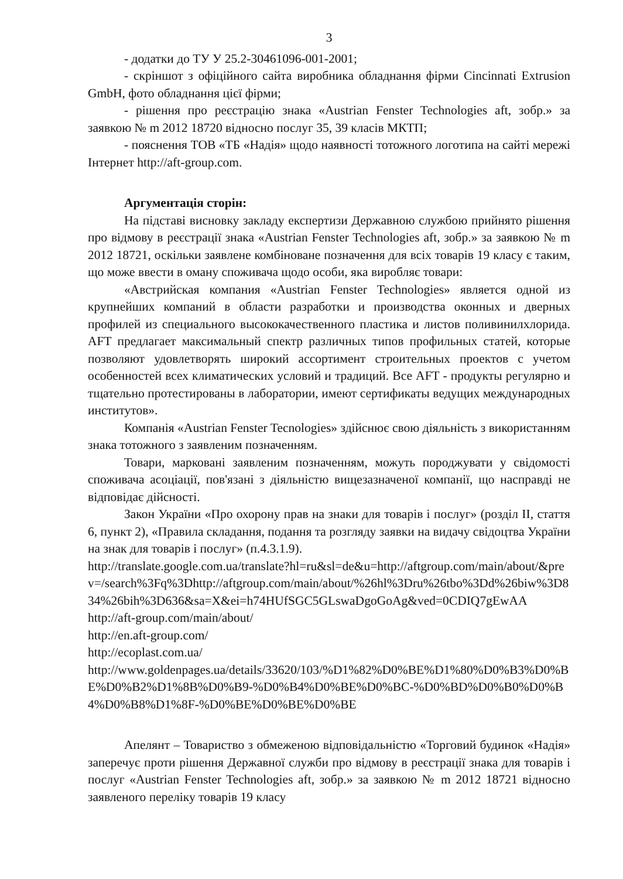3
- додатки до ТУ У 25.2-30461096-001-2001;
- скріншот з офіційного сайта виробника обладнання фірми Cincinnati Extrusion GmbH, фото обладнання цієї фірми;
- рішення про реєстрацію знака «Austrian Fenster Technologies aft, зобр.» за заявкою № m 2012 18720 відносно послуг 35, 39 класів МКТП;
- пояснення ТОВ «ТБ «Надія» щодо наявності тотожного логотипа на сайті мережі Інтернет http://aft-group.com.
Аргументація сторін:
На підставі висновку закладу експертизи Державною службою прийнято рішення про відмову в реєстрації знака «Austrian Fenster Technologies aft, зобр.» за заявкою № m 2012 18721, оскільки заявлене комбіноване позначення для всіх товарів 19 класу є таким, що може ввести в оману споживача щодо особи, яка виробляє товари:
«Австрийская компания «Austrian Fenster Technologies» является одной из крупнейших компаний в области разработки и производства оконных и дверных профилей из специального высококачественного пластика и листов поливинилхлорида. AFT предлагает максимальный спектр различных типов профильных статей, которые позволяют удовлетворять широкий ассортимент строительных проектов с учетом особенностей всех климатических условий и традиций. Все AFT - продукты регулярно и тщательно протестированы в лаборатории, имеют сертификаты ведущих международных институтов».
Компанія «Austrian Fenster Tecnologies» здійснює свою діяльність з використанням знака тотожного з заявленим позначенням.
Товари, марковані заявленим позначенням, можуть породжувати у свідомості споживача асоціації, пов'язані з діяльністю вищезазначеної компанії, що насправді не відповідає дійсності.
Закон України «Про охорону прав на знаки для товарів і послуг» (розділ II, стаття 6, пункт 2), «Правила складання, подання та розгляду заявки на видачу свідоцтва України на знак для товарів і послуг» (п.4.3.1.9).
http://translate.google.com.ua/translate?hl=ru&sl=de&u=http://aftgroup.com/main/about/&prev=/search%3Fq%3Dhttp://aftgroup.com/main/about/%26hl%3Dru%26tbo%3Dd%26biw%3D834%26bih%3D636&sa=X&ei=h74HUfSGC5GLswaDgoGoAg&ved=0CDIQ7gEwAA
http://aft-group.com/main/about/
http://en.aft-group.com/
http://ecoplast.com.ua/
http://www.goldenpages.ua/details/33620/103/%D1%82%D0%BE%D1%80%D0%B3%D0%BE%D0%B2%D1%8B%D0%B9-%D0%B4%D0%BE%D0%BC-%D0%BD%D0%B0%D0%B4%D0%B8%D1%8F-%D0%BE%D0%BE%D0%BE
Апелянт – Товариство з обмеженою відповідальністю «Торговий будинок «Надія» заперечує проти рішення Державної служби про відмову в реєстрації знака для товарів і послуг «Austrian Fenster Technologies aft, зобр.» за заявкою № m 2012 18721 відносно заявленого переліку товарів 19 класу